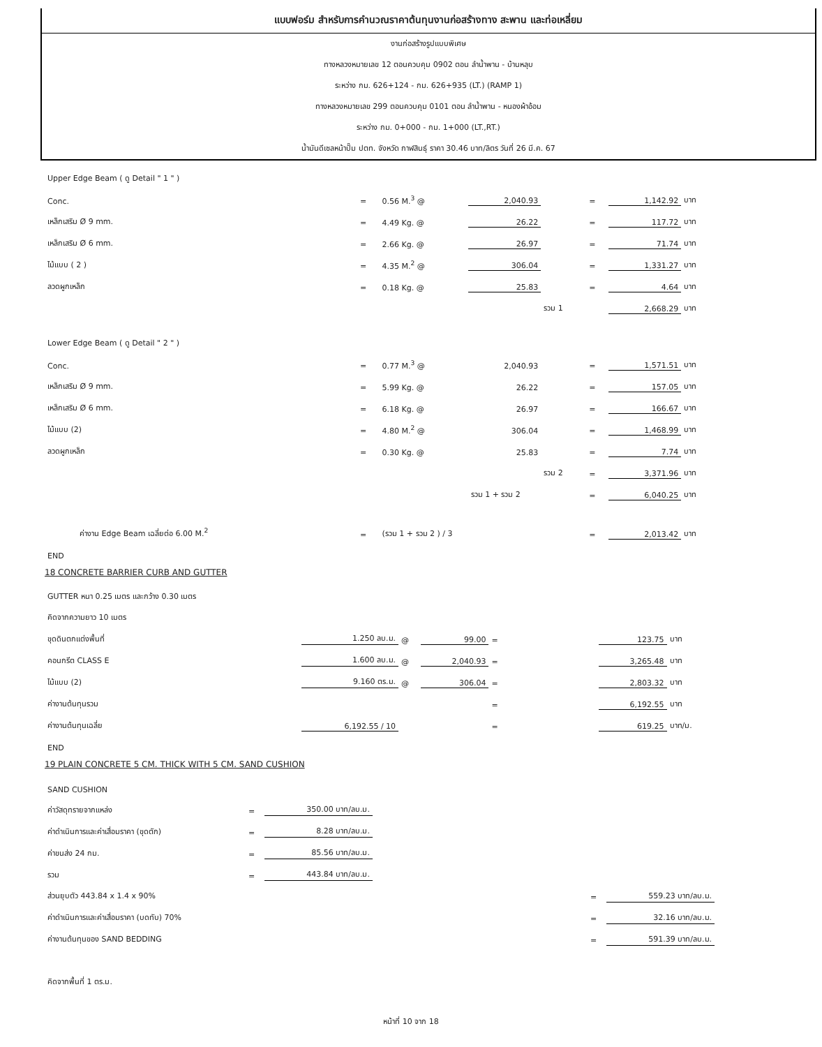แบบฟอร์ม สำหรับการคำนวณราคาต้นทุนงานก่อสร้างทาง สะพาน และท่อเหลี่ยม
งานก่อสร้างรูปแบบพิเศษ
ทางหลวงหมายเลข 12 ตอนควบคุม 0902 ตอน ลำน้ำพาน - บ้านหลุบ
ระหว่าง กม. 626+124 - กม. 626+935 (LT.) (RAMP 1)
ทางหลวงหมายเลข 299 ตอนควบคุม 0101 ตอน ลำน้ำพาน - หนองผ้าอ้อม
ระหว่าง กม. 0+000 - กม. 1+000 (LT.,RT.)
น้ำมันดีเซลหน้าปั๊ม ปตท. จังหวัด กาฬสินธุ์ ราคา 30.46 บาท/ลิตร วันที่ 26 มี.ค. 67
| Upper Edge Beam ( ดู Detail " 1 " ) | | | | | | | |
| Conc. | = | 0.56 M.<sup>3</sup> @ | 2,040.93 | | = | 1,142.92 | บาท |
| เหล็กเสริม Ø 9 mm. | = | 4.49 Kg. @ | 26.22 | | = | 117.72 | บาท |
| เหล็กเสริม Ø 6 mm. | = | 2.66 Kg. @ | 26.97 | | = | 71.74 | บาท |
| ไม้แบบ ( 2 ) | = | 4.35 M.<sup>2</sup> @ | 306.04 | | = | 1,331.27 | บาท |
| ลวดผูกเหล็ก | = | 0.18 Kg. @ | 25.83 | | = | 4.64 | บาท |
| | | | | รวม 1 | | 2,668.29 | บาท |
| Lower Edge Beam ( ดู Detail " 2 " ) | | | | | | | |
| Conc. | = | 0.77 M.<sup>3</sup> @ | 2,040.93 | | = | 1,571.51 | บาท |
| เหล็กเสริม Ø 9 mm. | = | 5.99 Kg. @ | 26.22 | | = | 157.05 | บาท |
| เหล็กเสริม Ø 6 mm. | = | 6.18 Kg. @ | 26.97 | | = | 166.67 | บาท |
| ไม้แบบ (2) | = | 4.80 M.<sup>2</sup> @ | 306.04 | | = | 1,468.99 | บาท |
| ลวดผูกเหล็ก | = | 0.30 Kg. @ | 25.83 | | = | 7.74 | บาท |
| | | | | รวม 2 | = | 3,371.96 | บาท |
| | | | รวม 1 + รวม 2 | | = | 6,040.25 | บาท |
| ค่างาน Edge Beam เฉลี่ยต่อ 6.00 M.<sup>2</sup> | = | (รวม 1 + รวม 2 ) / 3 | | | = | 2,013.42 | บาท |
| END | | | | | | | |
18 CONCRETE BARRIER CURB AND GUTTER
| GUTTER หนา 0.25 เมตร และกว้าง 0.30 เมตร | | | | | | |
| คิดจากความยาว 10 เมตร | | | | | | |
| ขุดดินตกแต่งพื้นที่ | 1.250 ลบ.ม. | @ | 99.00 | = | 123.75 | บาท |
| คอนกรีต CLASS E | 1.600 ลบ.ม. | @ | 2,040.93 | = | 3,265.48 | บาท |
| ไม้แบบ (2) | 9.160 ตร.ม. | @ | 306.04 | = | 2,803.32 | บาท |
| ค่างานต้นทุนรวม | | | | = | 6,192.55 | บาท |
| ค่างานต้นทุนเฉลี่ย | 6,192.55 / 10 | | | = | 619.25 | บาท/ม. |
| END | | | | | | |
19 PLAIN CONCRETE 5 CM. THICK WITH 5 CM. SAND CUSHION
| SAND CUSHION | | | | | |
| ค่าวัสดุทรายจากแหล่ง | = | 350.00 บาท/ลบ.ม. | | | |
| ค่าดำเนินการและค่าเสื่อมราคา (ขุดตัก) | = | 8.28 บาท/ลบ.ม. | | | |
| ค่าขนส่ง 24 กม. | = | 85.56 บาท/ลบ.ม. | | | |
| รวม | = | 443.84 บาท/ลบ.ม. | | | |
| ส่วนยุบตัว 443.84 x 1.4 x 90% | | | | = | 559.23 บาท/ลบ.ม. |
| ค่าดำเนินการและค่าเสื่อมราคา (บดทับ) 70% | | | | = | 32.16 บาท/ลบ.ม. |
| ค่างานต้นทุนของ SAND BEDDING | | | | = | 591.39 บาท/ลบ.ม. |
| คิดจากพื้นที่ 1 ตร.ม. | | | | | |
หน้าที่ 10 จาก 18